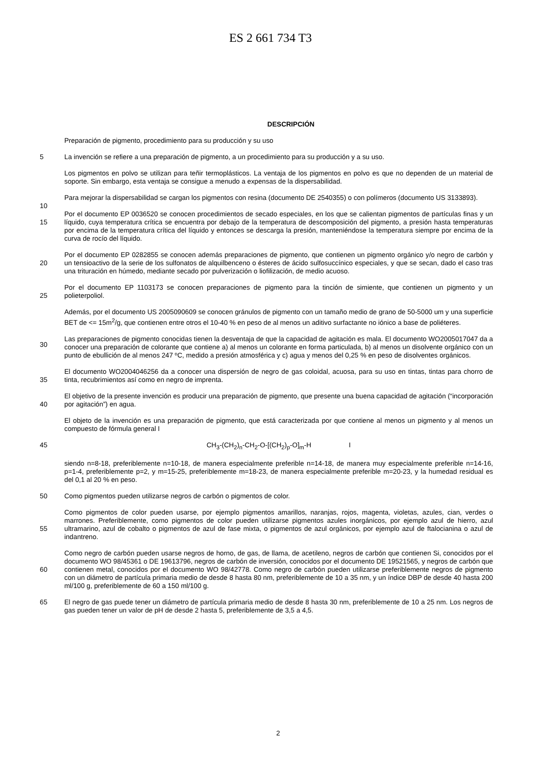ES 2 661 734 T3
DESCRIPCIÓN
Preparación de pigmento, procedimiento para su producción y su uso
5
La invención se refiere a una preparación de pigmento, a un procedimiento para su producción y a su uso.
10
Los pigmentos en polvo se utilizan para teñir termoplásticos. La ventaja de los pigmentos en polvo es que no dependen de un material de soporte. Sin embargo, esta ventaja se consigue a menudo a expensas de la dispersabilidad.
Para mejorar la dispersabilidad se cargan los pigmentos con resina (documento DE 2540355) o con polímeros (documento US 3133893).
15
Por el documento EP 0036520 se conocen procedimientos de secado especiales, en los que se calientan pigmentos de partículas finas y un líquido, cuya temperatura crítica se encuentra por debajo de la temperatura de descomposición del pigmento, a presión hasta temperaturas por encima de la temperatura crítica del líquido y entonces se descarga la presión, manteniéndose la temperatura siempre por encima de la curva de rocío del líquido.
20
Por el documento EP 0282855 se conocen además preparaciones de pigmento, que contienen un pigmento orgánico y/o negro de carbón y un tensioactivo de la serie de los sulfonatos de alquilbenceno o ésteres de ácido sulfosuccínico especiales, y que se secan, dado el caso tras una trituración en húmedo, mediante secado por pulverización o liofilización, de medio acuoso.
25
Por el documento EP 1103173 se conocen preparaciones de pigmento para la tinción de simiente, que contienen un pigmento y un polieterpoliol.
30
Además, por el documento US 2005090609 se conocen gránulos de pigmento con un tamaño medio de grano de 50-5000 um y una superficie BET de <= 15m<sup>2</sup>/g, que contienen entre otros el 10-40 % en peso de al menos un aditivo surfactante no iónico a base de poliéteres.
35
Las preparaciones de pigmento conocidas tienen la desventaja de que la capacidad de agitación es mala. El documento WO2005017047 da a conocer una preparación de colorante que contiene a) al menos un colorante en forma particulada, b) al menos un disolvente orgánico con un punto de ebullición de al menos 247 ºC, medido a presión atmosférica y c) agua y menos del 0,25 % en peso de disolventes orgánicos.
El documento WO2004046256 da a conocer una dispersión de negro de gas coloidal, acuosa, para su uso en tintas, tintas para chorro de tinta, recubrimientos así como en negro de imprenta.
40
El objetivo de la presente invención es producir una preparación de pigmento, que presente una buena capacidad de agitación (“incorporación por agitación”) en agua.
El objeto de la invención es una preparación de pigmento, que está caracterizada por que contiene al menos un pigmento y al menos un compuesto de fórmula general I
45
CH<sub>3</sub>-(CH<sub>2</sub>)<sub>n</sub>-CH<sub>2</sub>-O-[(CH<sub>2</sub>)<sub>p</sub>-O]<sub>m</sub>-H I
50
siendo n=8-18, preferiblemente n=10-18, de manera especialmente preferible n=14-18, de manera muy especialmente preferible n=14-16, p=1-4, preferiblemente p=2, y m=15-25, preferiblemente m=18-23, de manera especialmente preferible m=20-23, y la humedad residual es del 0,1 al 20 % en peso.
Como pigmentos pueden utilizarse negros de carbón o pigmentos de color.
55
Como pigmentos de color pueden usarse, por ejemplo pigmentos amarillos, naranjas, rojos, magenta, violetas, azules, cian, verdes o marrones. Preferiblemente, como pigmentos de color pueden utilizarse pigmentos azules inorgánicos, por ejemplo azul de hierro, azul ultramarino, azul de cobalto o pigmentos de azul de fase mixta, o pigmentos de azul orgánicos, por ejemplo azul de ftalocianina o azul de indantreno.
60
Como negro de carbón pueden usarse negros de horno, de gas, de llama, de acetileno, negros de carbón que contienen Si, conocidos por el documento WO 98/45361 o DE 19613796, negros de carbón de inversión, conocidos por el documento DE 19521565, y negros de carbón que contienen metal, conocidos por el documento WO 98/42778. Como negro de carbón pueden utilizarse preferiblemente negros de pigmento con un diámetro de partícula primaria medio de desde 8 hasta 80 nm, preferiblemente de 10 a 35 nm, y un índice DBP de desde 40 hasta 200 ml/100 g, preferiblemente de 60 a 150 ml/100 g.
65
El negro de gas puede tener un diámetro de partícula primaria medio de desde 8 hasta 30 nm, preferiblemente de 10 a 25 nm. Los negros de gas pueden tener un valor de pH de desde 2 hasta 5, preferiblemente de 3,5 a 4,5.
2